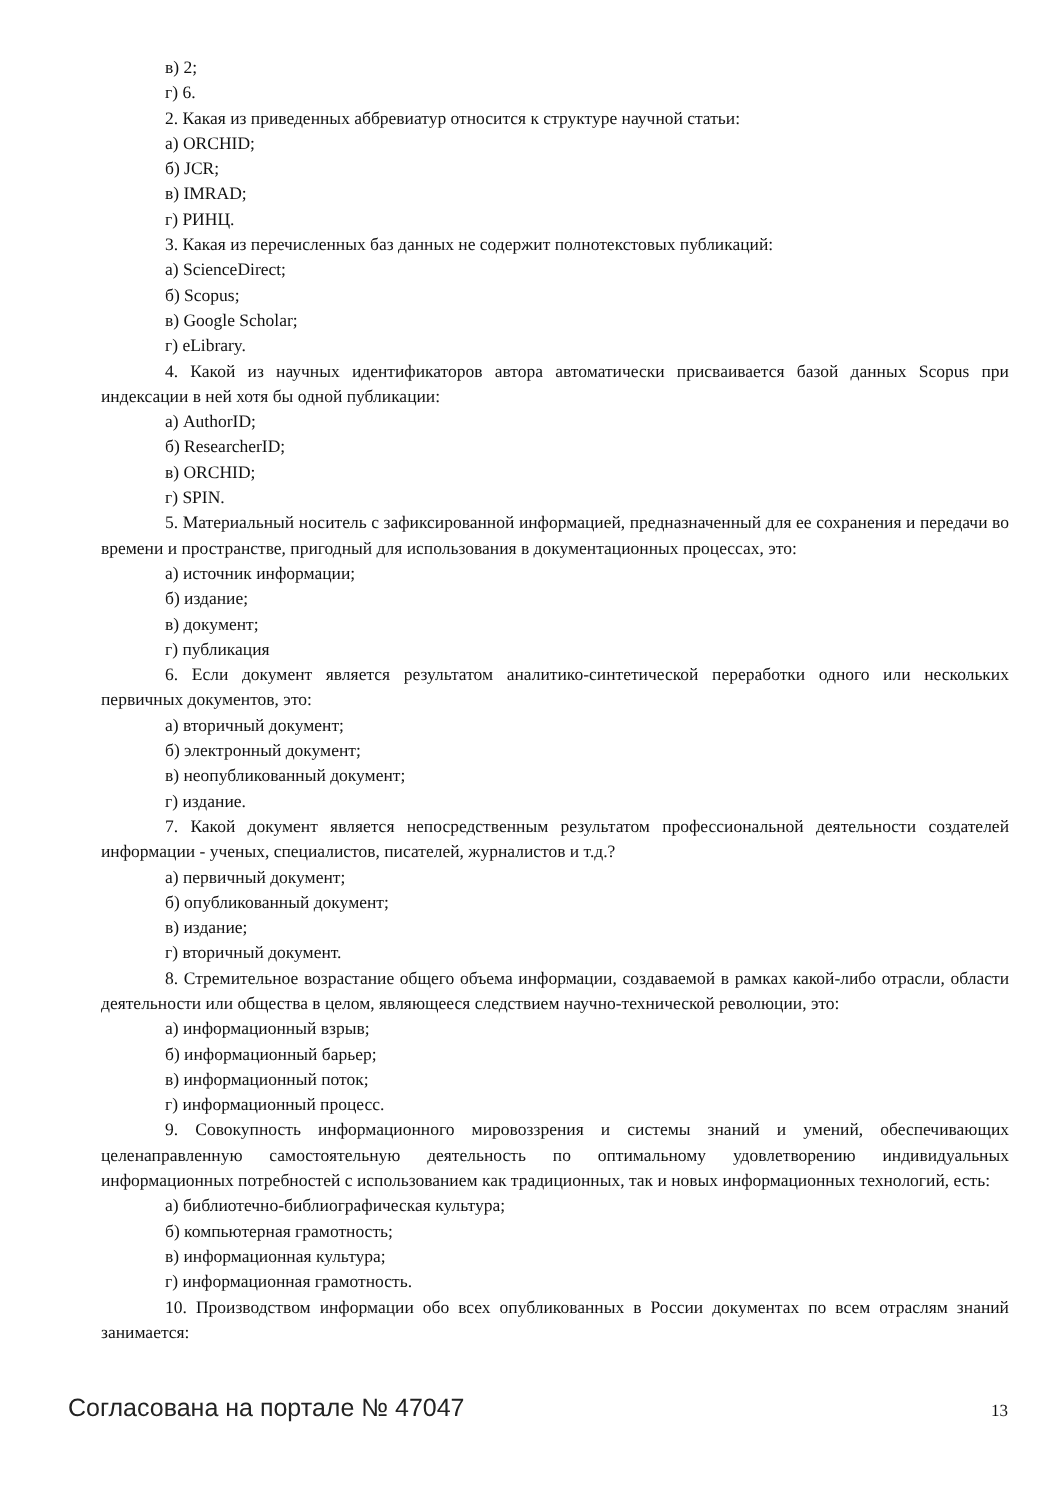в) 2;
г) 6.
2. Какая из приведенных аббревиатур относится к структуре научной статьи:
а) ORCHID;
б) JCR;
в) IMRAD;
г) РИНЦ.
3. Какая из перечисленных баз данных не содержит полнотекстовых публикаций:
а) ScienceDirect;
б) Scopus;
в) Google Scholar;
г) eLibrary.
4. Какой из научных идентификаторов автора автоматически присваивается базой данных Scopus при индексации в ней хотя бы одной публикации:
а) AuthorID;
б) ResearcherID;
в) ORCHID;
г) SPIN.
5. Материальный носитель с зафиксированной информацией, предназначенный для ее сохранения и передачи во времени и пространстве, пригодный для использования в документационных процессах, это:
а) источник информации;
б) издание;
в) документ;
г) публикация
6. Если документ является результатом аналитико-синтетической переработки одного или нескольких первичных документов, это:
а) вторичный документ;
б) электронный документ;
в) неопубликованный документ;
г) издание.
7. Какой документ является непосредственным результатом профессиональной деятельности создателей информации - ученых, специалистов, писателей, журналистов и т.д.?
а) первичный документ;
б) опубликованный документ;
в) издание;
г) вторичный документ.
8. Стремительное возрастание общего объема информации, создаваемой в рамках какой-либо отрасли, области деятельности или общества в целом, являющееся следствием научно-технической революции, это:
а) информационный взрыв;
б) информационный барьер;
в) информационный поток;
г) информационный процесс.
9. Совокупность информационного мировоззрения и системы знаний и умений, обеспечивающих целенаправленную самостоятельную деятельность по оптимальному удовлетворению индивидуальных информационных потребностей с использованием как традиционных, так и новых информационных технологий, есть:
а) библиотечно-библиографическая культура;
б) компьютерная грамотность;
в) информационная культура;
г) информационная грамотность.
10. Производством информации обо всех опубликованных в России документах по всем отраслям знаний занимается:
Согласована на портале № 47047 13